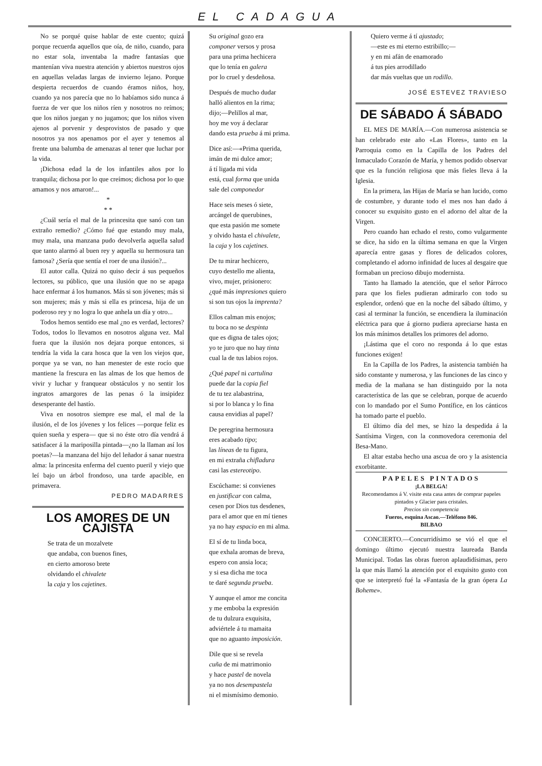EL CADAGUA
No se porqué quise hablar de este cuento; quizá porque recuerda aquellos que oía, de niño, cuando, para no estar sola, inventaba la madre fantasías que mantenían viva nuestra atención y abiertos nuestros ojos en aquellas veladas largas de invierno lejano. Porque despierta recuerdos de cuando éramos niños, hoy, cuando ya nos parecía que no lo habíamos sido nunca á fuerza de ver que los niños ríen y nosotros no reímos; que los niños juegan y no jugamos; que los niños viven ajenos al porvenir y desprovistos de pasado y que nosotros ya nos apenamos por el ayer y tenemos al frente una balumba de amenazas al tener que luchar por la vida.
¡Dichosa edad la de los infantiles años por lo tranquila; dichosa por lo que creímos; dichosa por lo que amamos y nos amaron!...
*
* *
¿Cuál sería el mal de la princesita que sanó con tan extraño remedio? ¿Cómo fué que estando muy mala, muy mala, una manzana pudo devolverla aquella salud que tanto alarmó al buen rey y aquella su hermosura tan famosa? ¿Sería que sentía el roer de una ilusión?...
El autor calla. Quizá no quiso decir á sus pequeños lectores, su público, que una ilusión que no se apaga hace enfermar á los humanos. Más si son jóvenes; más si son mujeres; más y más si ella es princesa, hija de un poderoso rey y no logra lo que anhela un día y otro...
Todos hemos sentido ese mal ¿no es verdad, lectores? Todos, todos lo llevamos en nosotros alguna vez. Mal fuera que la ilusión nos dejara porque entonces, si tendría la vida la cara hosca que la ven los viejos que, porque ya se van, no han menester de este rocío que mantiene la frescura en las almas de los que hemos de vivir y luchar y franquear obstáculos y no sentir los ingratos amargores de las penas ó la insipidez desesperante del hastío.
Viva en nosotros siempre ese mal, el mal de la ilusión, el de los jóvenes y los felices —porque feliz es quien sueña y espera— que si no éste otro día vendrá á satisfacer á la mariposilla pintada—¿no la llaman así los poetas?—la manzana del hijo del leñador á sanar nuestra alma: la princesita enferma del cuento pueril y viejo que leí bajo un árbol frondoso, una tarde apacible, en primavera.
PEDRO MADARRES
LOS AMORES DE UN CAJISTA
Se trata de un mozalvete
que andaba, con buenos fines,
en cierto amoroso brete
olvidando el chivalete
la caja y los cajetines.
Su original gozo era
componer versos y prosa
para una prima hechicera
que lo tenía en galera
por lo cruel y desdeñosa.
Después de mucho dudar
halló alientos en la rima;
dijo;—Pelillos al mar,
hoy me voy á declarar
dando esta prueba á mi prima.
Dice así:—«Prima querida,
imán de mi dulce amor;
á tí ligada mi vida
está, cual forma que unida
sale del componedor
Hace seis meses ó siete,
arcángel de querubines,
que esta pasión me somete
y olvido hasta el chivalete,
la caja y los cajetines.
De tu mirar hechicero,
cuyo destello me alienta,
vivo, mujer, prisionero:
¿qué más impresiones quiero
si son tus ojos la imprenta?
Ellos calman mis enojos;
tu boca no se despinta
que es digna de tales ojos;
yo te juro que no hay tinta
cual la de tus labios rojos.
¿Qué papel ni cartulina
puede dar la copia fiel
de tu tez alabastrina,
si por lo blanca y lo fina
causa envidias al papel?
De peregrina hermosura
eres acabado tipo;
las líneas de tu figura,
en mi extraña chifladura
casi las estereotipo.
Escúchame: si convienes
en justificar con calma,
cesen por Dios tus desdenes,
para el amor que en mí tienes
ya no hay espacio en mi alma.
El sí de tu linda boca,
que exhala aromas de breva,
espero con ansia loca;
y si esa dicha me toca
te daré segunda prueba.
Y aunque el amor me concita
y me emboba la expresión
de tu dulzura exquisita,
adviértele á tu mamaita
que no aguanto imposición.
Dile que si se revela
cuña de mi matrimonio
y hace pastel de novela
ya no nos desempastela
ni el mismísimo demonio.
Quiero verme á tí ajustado;
—este es mi eterno estribillo;—
y en mi afán de enamorado
á tus pies arrodillado
dar más vueltas que un rodillo.
JOSÉ ESTEVEZ TRAVIESO
DE SÁBADO Á SÁBADO
EL MES DE MARÍA.—Con numerosa asistencia se han celebrado este año «Las Flores», tanto en la Parroquia como en la Capilla de los Padres del Inmaculado Corazón de María, y hemos podido observar que es la función religiosa que más fieles lleva á la Iglesia.
En la primera, las Hijas de María se han lucido, como de costumbre, y durante todo el mes nos han dado á conocer su exquisito gusto en el adorno del altar de la Virgen.
Pero cuando han echado el resto, como vulgarmente se dice, ha sido en la última semana en que la Virgen aparecía entre gasas y flores de delicados colores, completando el adorno infinidad de luces al desgaire que formaban un precioso dibujo modernista.
Tanto ha llamado la atención, que el señor Párroco para que los fieles pudieran admirarlo con todo su esplendor, ordenó que en la noche del sábado último, y casi al terminar la función, se encendiera la iluminación eléctrica para que á giorno pudiera apreciarse hasta en los más mínimos detalles los primores del adorno.
¡Lástima que el coro no responda á lo que estas funciones exigen!
En la Capilla de los Padres, la asistencia también ha sido constante y numerosa, y las funciones de las cinco y media de la mañana se han distinguido por la nota característica de las que se celebran, porque de acuerdo con lo mandado por el Sumo Pontífice, en los cánticos ha tomado parte el pueblo.
El último día del mes, se hizo la despedida á la Santísima Virgen, con la conmovedora ceremonia del Besa-Mano.
El altar estaba hecho una ascua de oro y la asistencia exorbitante.
PAPELES PINTADOS
¡LA BELGA!
Recomendamos á V. visite esta casa antes de comprar papeles pintados y Glacier para cristales.
Precios sin competencia
Fueros, esquina Ascao.—Teléfono 846.
BILBAO
CONCIERTO.—Concurridísimo se vió el que el domingo último ejecutó nuestra laureada Banda Municipal. Todas las obras fueron aplaudidísimas, pero la que más llamó la atención por el exquisito gusto con que se interpretó fué la «Fantasía de la gran ópera La Boheme».